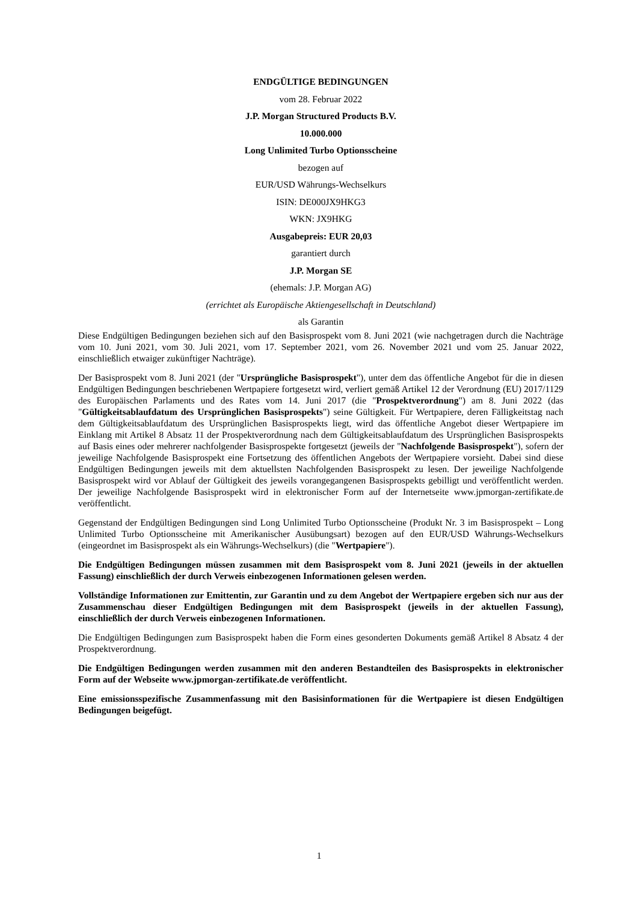ENDGÜLTIGE BEDINGUNGEN
vom 28. Februar 2022
J.P. Morgan Structured Products B.V.
10.000.000
Long Unlimited Turbo Optionsscheine
bezogen auf
EUR/USD Währungs-Wechselkurs
ISIN: DE000JX9HKG3
WKN: JX9HKG
Ausgabepreis: EUR 20,03
garantiert durch
J.P. Morgan SE
(ehemals: J.P. Morgan AG)
(errichtet als Europäische Aktiengesellschaft in Deutschland)
als Garantin
Diese Endgültigen Bedingungen beziehen sich auf den Basisprospekt vom 8. Juni 2021 (wie nachgetragen durch die Nachträge vom 10. Juni 2021, vom 30. Juli 2021, vom 17. September 2021, vom 26. November 2021 und vom 25. Januar 2022, einschließlich etwaiger zukünftiger Nachträge).
Der Basisprospekt vom 8. Juni 2021 (der "Ursprüngliche Basisprospekt"), unter dem das öffentliche Angebot für die in diesen Endgültigen Bedingungen beschriebenen Wertpapiere fortgesetzt wird, verliert gemäß Artikel 12 der Verordnung (EU) 2017/1129 des Europäischen Parlaments und des Rates vom 14. Juni 2017 (die "Prospektverordnung") am 8. Juni 2022 (das "Gültigkeitsablaufdatum des Ursprünglichen Basisprospekts") seine Gültigkeit. Für Wertpapiere, deren Fälligkeitstag nach dem Gültigkeitsablaufdatum des Ursprünglichen Basisprospekts liegt, wird das öffentliche Angebot dieser Wertpapiere im Einklang mit Artikel 8 Absatz 11 der Prospektverordnung nach dem Gültigkeitsablaufdatum des Ursprünglichen Basisprospekts auf Basis eines oder mehrerer nachfolgender Basisprospekte fortgesetzt (jeweils der "Nachfolgende Basisprospekt"), sofern der jeweilige Nachfolgende Basisprospekt eine Fortsetzung des öffentlichen Angebots der Wertpapiere vorsieht. Dabei sind diese Endgültigen Bedingungen jeweils mit dem aktuellsten Nachfolgenden Basisprospekt zu lesen. Der jeweilige Nachfolgende Basisprospekt wird vor Ablauf der Gültigkeit des jeweils vorangegangenen Basisprospekts gebilligt und veröffentlicht werden. Der jeweilige Nachfolgende Basisprospekt wird in elektronischer Form auf der Internetseite www.jpmorgan-zertifikate.de veröffentlicht.
Gegenstand der Endgültigen Bedingungen sind Long Unlimited Turbo Optionsscheine (Produkt Nr. 3 im Basisprospekt – Long Unlimited Turbo Optionsscheine mit Amerikanischer Ausübungsart) bezogen auf den EUR/USD Währungs-Wechselkurs (eingeordnet im Basisprospekt als ein Währungs-Wechselkurs) (die "Wertpapiere").
Die Endgültigen Bedingungen müssen zusammen mit dem Basisprospekt vom 8. Juni 2021 (jeweils in der aktuellen Fassung) einschließlich der durch Verweis einbezogenen Informationen gelesen werden.
Vollständige Informationen zur Emittentin, zur Garantin und zu dem Angebot der Wertpapiere ergeben sich nur aus der Zusammenschau dieser Endgültigen Bedingungen mit dem Basisprospekt (jeweils in der aktuellen Fassung), einschließlich der durch Verweis einbezogenen Informationen.
Die Endgültigen Bedingungen zum Basisprospekt haben die Form eines gesonderten Dokuments gemäß Artikel 8 Absatz 4 der Prospektverordnung.
Die Endgültigen Bedingungen werden zusammen mit den anderen Bestandteilen des Basisprospekts in elektronischer Form auf der Webseite www.jpmorgan-zertifikate.de veröffentlicht.
Eine emissionsspezifische Zusammenfassung mit den Basisinformationen für die Wertpapiere ist diesen Endgültigen Bedingungen beigefügt.
1